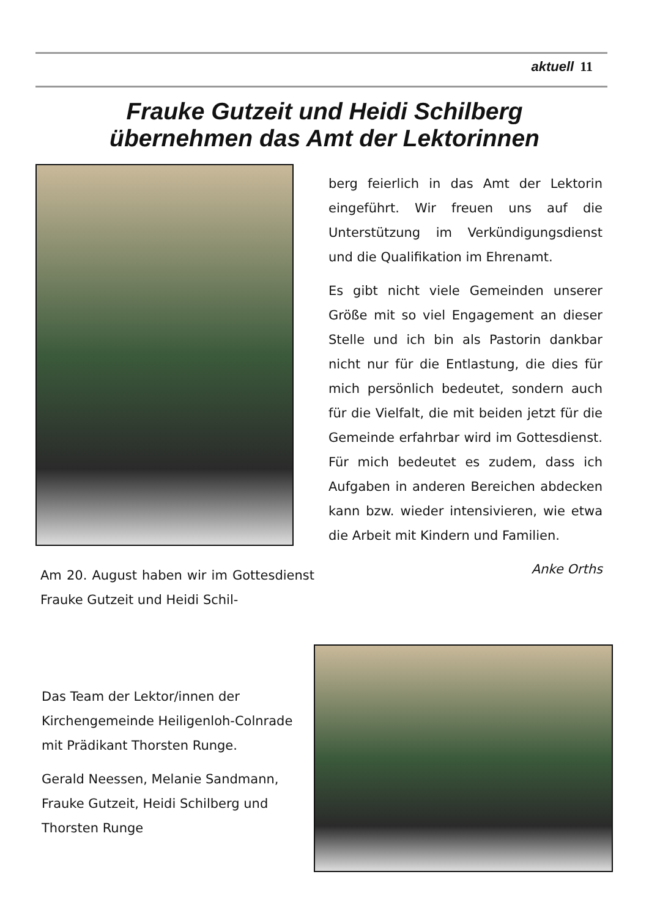aktuell 11
Frauke Gutzeit und Heidi Schilberg
übernehmen das Amt der Lektorinnen
Am 20. August haben wir im Gottesdienst Frauke Gutzeit und Heidi Schil-
berg feierlich in das Amt der Lektorin eingeführt. Wir freuen uns auf die Unterstützung im Verkündigungsdienst und die Qualifikation im Ehrenamt.
Es gibt nicht viele Gemeinden unserer Größe mit so viel Engagement an dieser Stelle und ich bin als Pastorin dankbar nicht nur für die Entlastung, die dies für mich persönlich bedeutet, sondern auch für die Vielfalt, die mit beiden jetzt für die Gemeinde erfahrbar wird im Gottesdienst. Für mich bedeutet es zudem, dass ich Aufgaben in anderen Bereichen abdecken kann bzw. wieder intensivieren, wie etwa die Arbeit mit Kindern und Familien.
Anke Orths
Das Team der Lektor/innen der Kirchengemeinde Heiligenloh-Colnrade mit Prädikant Thorsten Runge.
Gerald Neessen, Melanie Sandmann, Frauke Gutzeit, Heidi Schilberg und Thorsten Runge